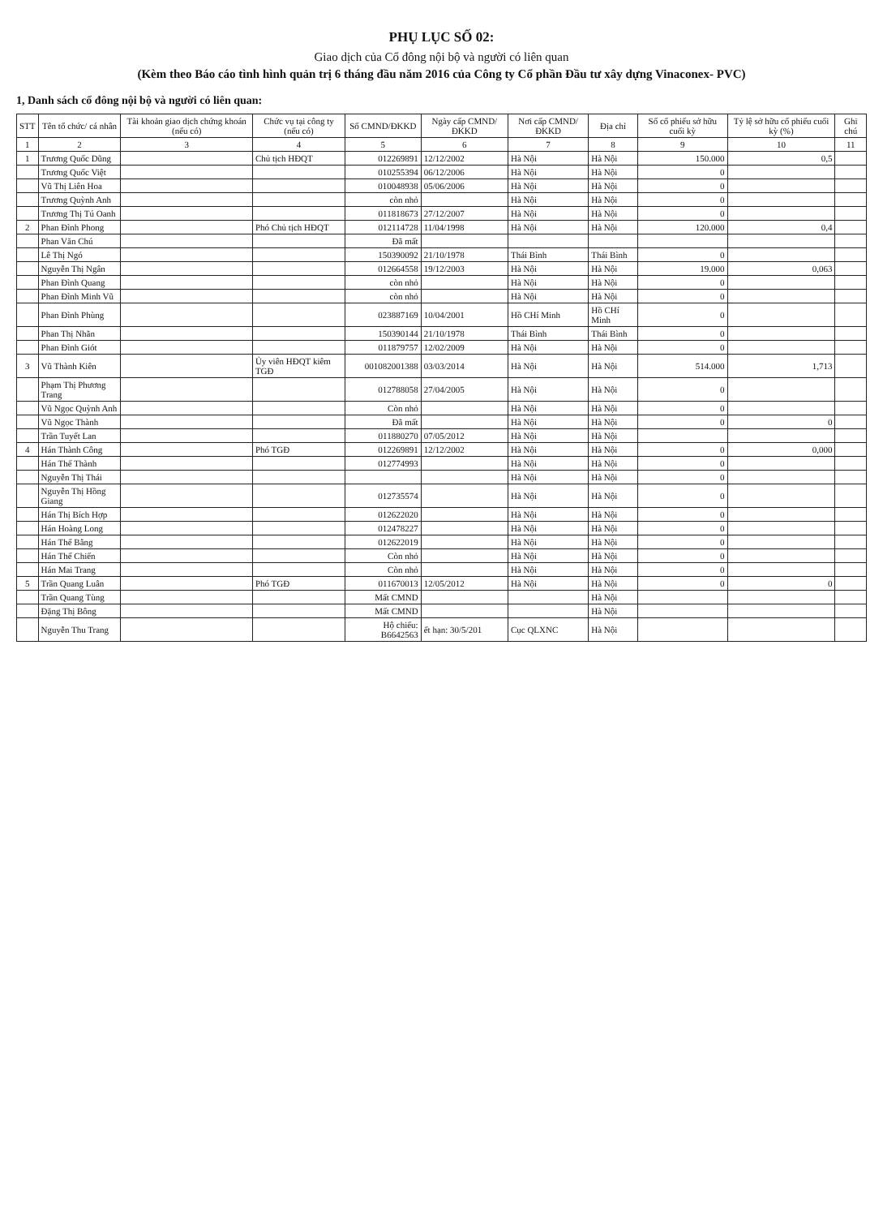PHỤ LỤC SỐ 02:
Giao dịch của Cổ đông nội bộ và người có liên quan
(Kèm theo Báo cáo tình hình quản trị 6 tháng đầu năm 2016 của Công ty Cổ phần Đầu tư xây dựng Vinaconex- PVC)
1, Danh sách cổ đông nội bộ và người có liên quan:
| STT | Tên tổ chức/ cá nhân | Tài khoản giao dịch chứng khoán (nếu có) | Chức vụ tại công ty (nếu có) | Số CMND/ĐKKD | Ngày cấp CMND/ĐKKD | Nơi cấp CMND/ĐKKD | Địa chỉ | Số cổ phiếu sở hữu cuối kỳ | Tỷ lệ sở hữu cổ phiếu cuối kỳ (%) | Ghi chú |
| --- | --- | --- | --- | --- | --- | --- | --- | --- | --- | --- |
| 1 | 2 | 3 | 4 | 5 | 6 | 7 | 8 | 9 | 10 | 11 |
| 1 | Trương Quốc Dũng | | Chủ tịch HĐQT | 012269891 | 12/12/2002 | Hà Nội | Hà Nội | 150.000 | 0,5 | |
| | Trương Quốc Việt | | | 010255394 | 06/12/2006 | Hà Nội | Hà Nội | 0 | | |
| | Vũ Thị Liên Hoa | | | 010048938 | 05/06/2006 | Hà Nội | Hà Nội | 0 | | |
| | Trương Quỳnh Anh | | | còn nhỏ | | Hà Nội | Hà Nội | 0 | | |
| | Trương Thị Tú Oanh | | | 011818673 | 27/12/2007 | Hà Nội | Hà Nội | 0 | | |
| 2 | Phan Đình Phong | | Phó Chủ tịch HĐQT | 012114728 | 11/04/1998 | Hà Nội | Hà Nội | 120.000 | 0,4 | |
| | Phan Văn Chú | | | Đã mất | | | | | | |
| | Lê Thị Ngó | | | 150390092 | 21/10/1978 | Thái Bình | Thái Bình | 0 | | |
| | Nguyễn Thị Ngân | | | 012664558 | 19/12/2003 | Hà Nội | Hà Nội | 19.000 | 0,063 | |
| | Phan Đình Quang | | | còn nhỏ | | Hà Nội | Hà Nội | 0 | | |
| | Phan Đình Minh Vũ | | | còn nhỏ | | Hà Nội | Hà Nội | 0 | | |
| | Phan Đình Phùng | | | 023887169 | 10/04/2001 | Hồ CHí Minh | Hồ CHí Minh | 0 | | |
| | Phan Thị Nhãn | | | 150390144 | 21/10/1978 | Thái Bình | Thái Bình | 0 | | |
| | Phan Đình Giót | | | 011879757 | 12/02/2009 | Hà Nội | Hà Nội | 0 | | |
| 3 | Vũ Thành Kiên | | Ủy viên HĐQT kiêm TGĐ | 001082001388 | 03/03/2014 | Hà Nội | Hà Nội | 514.000 | 1,713 | |
| | Phạm Thị Phương Trang | | | 012788058 | 27/04/2005 | Hà Nội | Hà Nội | 0 | | |
| | Vũ Ngọc Quỳnh Anh | | | Còn nhỏ | | Hà Nội | Hà Nội | 0 | | |
| | Vũ Ngọc Thành | | | Đã mất | | Hà Nội | Hà Nội | 0 | 0 | |
| | Trần Tuyết Lan | | | 011880270 | 07/05/2012 | Hà Nội | Hà Nội | | | |
| 4 | Hán Thành Công | | Phó TGĐ | 012269891 | 12/12/2002 | Hà Nội | Hà Nội | 0 | 0,000 | |
| | Hán Thế Thành | | | 012774993 | | Hà Nội | Hà Nội | 0 | | |
| | Nguyễn Thị Thái | | | | | Hà Nội | Hà Nội | 0 | | |
| | Nguyễn Thị Hồng Giang | | | 012735574 | | Hà Nội | Hà Nội | 0 | | |
| | Hán Thị Bích Hợp | | | 012622020 | | Hà Nội | Hà Nội | 0 | | |
| | Hán Hoàng Long | | | 012478227 | | Hà Nội | Hà Nội | 0 | | |
| | Hán Thế Bằng | | | 012622019 | | Hà Nội | Hà Nội | 0 | | |
| | Hán Thế Chiến | | | Còn nhỏ | | Hà Nội | Hà Nội | 0 | | |
| | Hán Mai Trang | | | Còn nhỏ | | Hà Nội | Hà Nội | 0 | | |
| 5 | Trần Quang Luân | | Phó TGĐ | 011670013 | 12/05/2012 | Hà Nội | Hà Nội | 0 | 0 | |
| | Trần Quang Tùng | | | Mất CMND | | | Hà Nội | | | |
| | Đặng Thị Bông | | | Mất CMND | | | Hà Nội | | | |
| | Nguyễn Thu Trang | | | Hộ chiếu: B6642563 | ết hạn: 30/5/201 | Cục QLXNC | Hà Nội | | | |